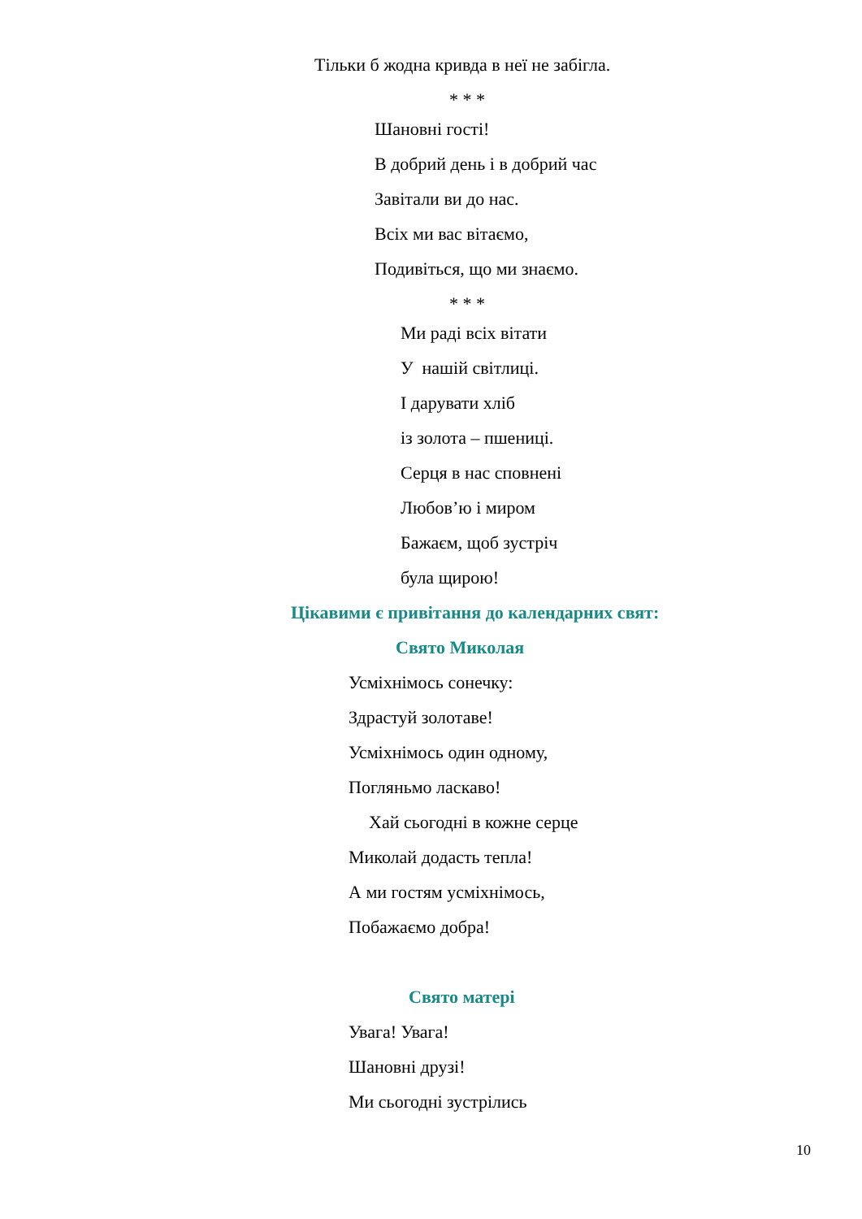Тільки б жодна кривда в неї не забігла.
* * *
Шановні гості!
В добрий день і в добрий час
Завітали ви до нас.
Всіх ми вас вітаємо,
Подивіться, що ми знаємо.
* * *
Ми раді всіх вітати
У нашій світлиці.
І дарувати хліб
із золота – пшениці.
Серця в нас сповнені
Любов’ю і миром
Бажаєм, щоб зустріч
була щирою!
Цікавими є привітання до календарних свят:
Свято Миколая
Усміхнімось сонечку:
Здрастуй золотаве!
Усміхнімось один одному,
Погляньмо ласкаво!
Хай сьогодні в кожне серце
Миколай додасть тепла!
А ми гостям усміхнімось,
Побажаємо добра!
Свято матері
Увага! Увага!
Шановні друзі!
Ми сьогодні зустрілись
10